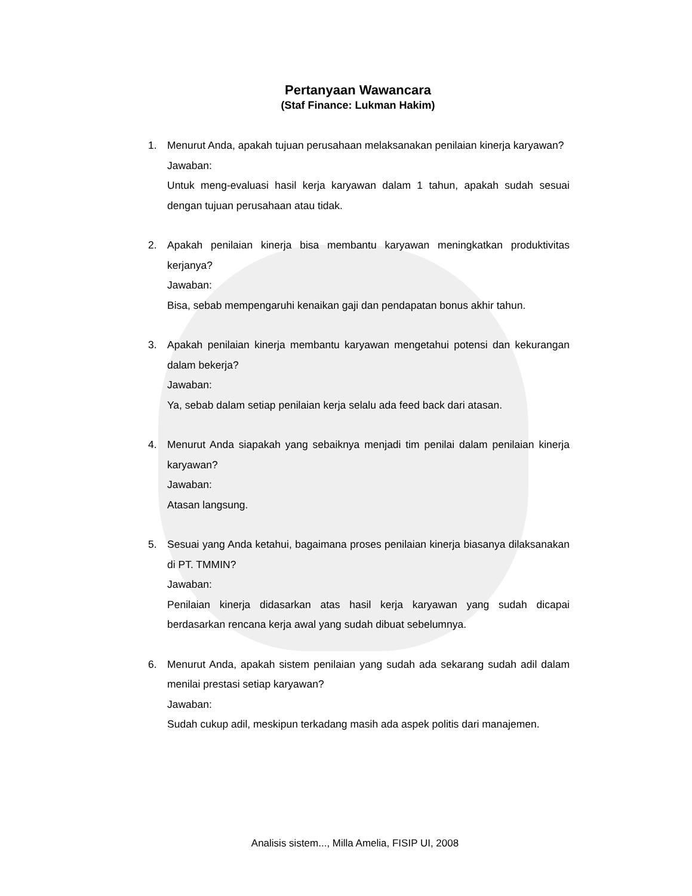Pertanyaan Wawancara
(Staf Finance: Lukman Hakim)
1. Menurut Anda, apakah tujuan perusahaan melaksanakan penilaian kinerja karyawan?
Jawaban:
Untuk meng-evaluasi hasil kerja karyawan dalam 1 tahun, apakah sudah sesuai dengan tujuan perusahaan atau tidak.
2. Apakah penilaian kinerja bisa membantu karyawan meningkatkan produktivitas kerjanya?
Jawaban:
Bisa, sebab mempengaruhi kenaikan gaji dan pendapatan bonus akhir tahun.
3. Apakah penilaian kinerja membantu karyawan mengetahui potensi dan kekurangan dalam bekerja?
Jawaban:
Ya, sebab dalam setiap penilaian kerja selalu ada feed back dari atasan.
4. Menurut Anda siapakah yang sebaiknya menjadi tim penilai dalam penilaian kinerja karyawan?
Jawaban:
Atasan langsung.
5. Sesuai yang Anda ketahui, bagaimana proses penilaian kinerja biasanya dilaksanakan di PT. TMMIN?
Jawaban:
Penilaian kinerja didasarkan atas hasil kerja karyawan yang sudah dicapai berdasarkan rencana kerja awal yang sudah dibuat sebelumnya.
6. Menurut Anda, apakah sistem penilaian yang sudah ada sekarang sudah adil dalam menilai prestasi setiap karyawan?
Jawaban:
Sudah cukup adil, meskipun terkadang masih ada aspek politis dari manajemen.
Analisis sistem..., Milla Amelia, FISIP UI, 2008